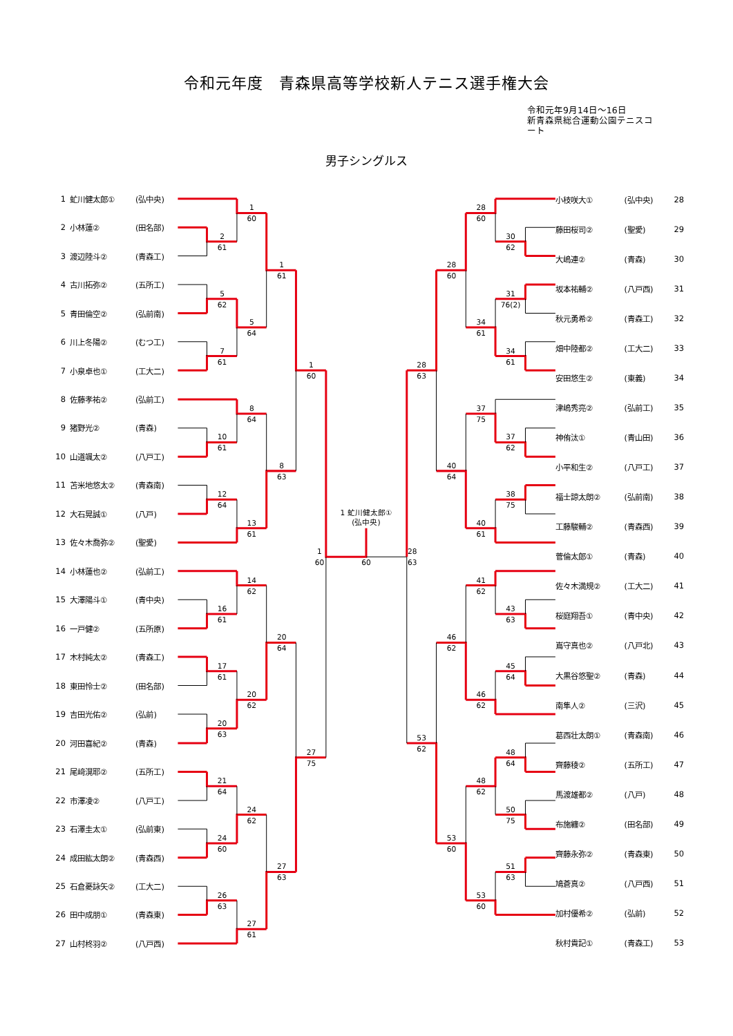令和元年度　青森県高等学校新人テニス選手権大会
令和元年9月14日～16日
新青森県総合運動公園テニスコート
男子シングルス
| 1 | 虻川健太郎① | (弘中央) |
| 2 | 小林蓮② | (田名部) |
| 3 | 渡辺陸斗② | (青森工) |
| 4 | 古川拓弥② | (五所工) |
| 5 | 青田倫空② | (弘前南) |
| 6 | 川上冬陽② | (むつ工) |
| 7 | 小泉卓也① | (工大二) |
| 8 | 佐藤孝祐② | (弘前工) |
| 9 | 猪野光② | (青森) |
| 10 | 山道颯太② | (八戸工) |
| 11 | 苫米地悠太② | (青森南) |
| 12 | 大石晃誠① | (八戸) |
| 13 | 佐々木喬弥② | (聖愛) |
| 14 | 小林蓮也② | (弘前工) |
| 15 | 大澤陽斗① | (青中央) |
| 16 | 一戸健② | (五所原) |
| 17 | 木村純太② | (青森工) |
| 18 | 東田怜士② | (田名部) |
| 19 | 吉田光佑② | (弘前) |
| 20 | 河田喜紀② | (青森) |
| 21 | 尾﨑滉耶② | (五所工) |
| 22 | 市澤凌② | (八戸工) |
| 23 | 石澤圭太① | (弘前東) |
| 24 | 成田紘太朗② | (青森西) |
| 25 | 石倉憂詠矢② | (工大二) |
| 26 | 田中成朋① | (青森東) |
| 27 | 山村柊羽② | (八戸西) |
1
60
2
61
1
61
5
62
5
64
7
61
1
60
8
64
10
61
8
63
12
64
13
61
1
60
14
62
16
61
20
64
17
61
20
62
20
63
27
75
21
64
24
62
24
60
27
63
26
63
27
61
1 虻川健太郎①
(弘中央)
60
28
63
28
60
30
62
28
60
31
76(2)
34
61
34
61
28
63
37
75
37
62
40
64
38
75
40
61
41
62
43
63
46
62
45
64
46
62
53
62
48
64
48
62
50
75
53
60
51
63
53
60
| 小枝咲大① | (弘中央) | 28 |
| 藤田桜司② | (聖愛) | 29 |
| 大嶋連② | (青森) | 30 |
| 坂本祐輔② | (八戸西) | 31 |
| 秋元勇希② | (青森工) | 32 |
| 畑中陸都② | (工大二) | 33 |
| 安田悠生② | (東義) | 34 |
| 津嶋秀亮② | (弘前工) | 35 |
| 神侑汰① | (青山田) | 36 |
| 小平和生② | (八戸工) | 37 |
| 福士諒太朗② | (弘前南) | 38 |
| 工藤駿輔② | (青森西) | 39 |
| 菅倫太郎① | (青森) | 40 |
| 佐々木満規② | (工大二) | 41 |
| 桜庭翔吾① | (青中央) | 42 |
| 嶌守真也② | (八戸北) | 43 |
| 大黒谷悠聖② | (青森) | 44 |
| 南隼人② | (三沢) | 45 |
| 葛西壮太朗① | (青森南) | 46 |
| 齊藤稜② | (五所工) | 47 |
| 馬渡雄都② | (八戸) | 48 |
| 布施纏② | (田名部) | 49 |
| 齊藤永弥② | (青森東) | 50 |
| 鳩蒼真② | (八戸西) | 51 |
| 加村優希② | (弘前) | 52 |
| 秋村貴記① | (青森工) | 53 |